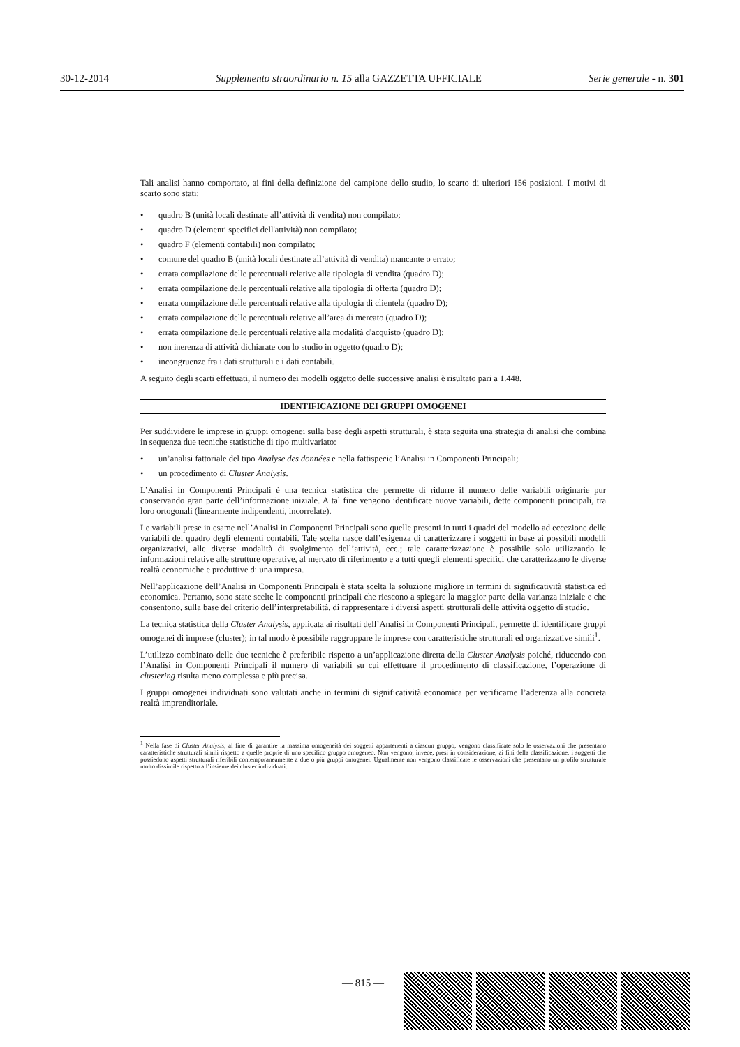30-12-2014 Supplemento straordinario n. 15 alla GAZZETTA UFFICIALE Serie generale - n. 301
Tali analisi hanno comportato, ai fini della definizione del campione dello studio, lo scarto di ulteriori 156 posizioni. I motivi di scarto sono stati:
• quadro B (unità locali destinate all’attività di vendita) non compilato;
• quadro D (elementi specifici dell'attività) non compilato;
• quadro F (elementi contabili) non compilato;
• comune del quadro B (unità locali destinate all’attività di vendita) mancante o errato;
• errata compilazione delle percentuali relative alla tipologia di vendita (quadro D);
• errata compilazione delle percentuali relative alla tipologia di offerta (quadro D);
• errata compilazione delle percentuali relative alla tipologia di clientela (quadro D);
• errata compilazione delle percentuali relative all’area di mercato (quadro D);
• errata compilazione delle percentuali relative alla modalità d'acquisto (quadro D);
• non inerenza di attività dichiarate con lo studio in oggetto (quadro D);
• incongruenze fra i dati strutturali e i dati contabili.
A seguito degli scarti effettuati, il numero dei modelli oggetto delle successive analisi è risultato pari a 1.448.
IDENTIFICAZIONE DEI GRUPPI OMOGENEI
Per suddividere le imprese in gruppi omogenei sulla base degli aspetti strutturali, è stata seguita una strategia di analisi che combina in sequenza due tecniche statistiche di tipo multivariato:
• un’analisi fattoriale del tipo Analyse des données e nella fattispecie l’Analisi in Componenti Principali;
• un procedimento di Cluster Analysis.
L’Analisi in Componenti Principali è una tecnica statistica che permette di ridurre il numero delle variabili originarie pur conservando gran parte dell’informazione iniziale. A tal fine vengono identificate nuove variabili, dette componenti principali, tra loro ortogonali (linearmente indipendenti, incorrelate).
Le variabili prese in esame nell’Analisi in Componenti Principali sono quelle presenti in tutti i quadri del modello ad eccezione delle variabili del quadro degli elementi contabili. Tale scelta nasce dall’esigenza di caratterizzare i soggetti in base ai possibili modelli organizzativi, alle diverse modalità di svolgimento dell’attività, ecc.; tale caratterizzazione è possibile solo utilizzando le informazioni relative alle strutture operative, al mercato di riferimento e a tutti quegli elementi specifici che caratterizzano le diverse realtà economiche e produttive di una impresa.
Nell’applicazione dell’Analisi in Componenti Principali è stata scelta la soluzione migliore in termini di significatività statistica ed economica. Pertanto, sono state scelte le componenti principali che riescono a spiegare la maggior parte della varianza iniziale e che consentono, sulla base del criterio dell’interpretabilità, di rappresentare i diversi aspetti strutturali delle attività oggetto di studio.
La tecnica statistica della Cluster Analysis, applicata ai risultati dell’Analisi in Componenti Principali, permette di identificare gruppi omogenei di imprese (cluster); in tal modo è possibile raggruppare le imprese con caratteristiche strutturali ed organizzative simili<sup>1</sup>.
L’utilizzo combinato delle due tecniche è preferibile rispetto a un’applicazione diretta della Cluster Analysis poiché, riducendo con l’Analisi in Componenti Principali il numero di variabili su cui effettuare il procedimento di classificazione, l’operazione di clustering risulta meno complessa e più precisa.
I gruppi omogenei individuati sono valutati anche in termini di significatività economica per verificarne l’aderenza alla concreta realtà imprenditoriale.
<sup>1</sup> Nella fase di Cluster Analysis, al fine di garantire la massima omogeneità dei soggetti appartenenti a ciascun gruppo, vengono classificate solo le osservazioni che presentano caratteristiche strutturali simili rispetto a quelle proprie di uno specifico gruppo omogeneo. Non vengono, invece, presi in considerazione, ai fini della classificazione, i soggetti che possiedono aspetti strutturali riferibili contemporaneamente a due o più gruppi omogenei. Ugualmente non vengono classificate le osservazioni che presentano un profilo strutturale molto dissimile rispetto all’insieme dei cluster individuati.
— 815 —